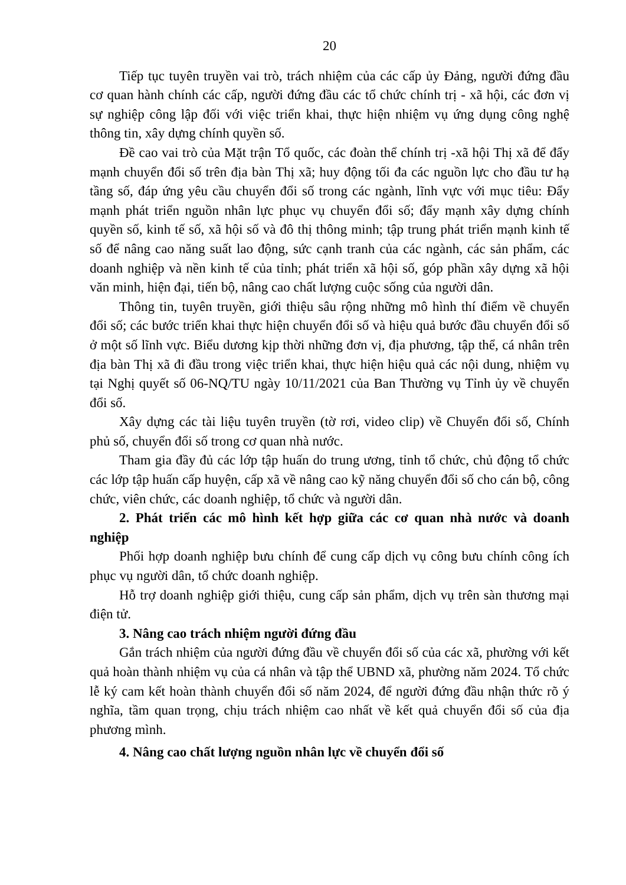20
Tiếp tục tuyên truyền vai trò, trách nhiệm của các cấp ủy Đảng, người đứng đầu cơ quan hành chính các cấp, người đứng đầu các tổ chức chính trị - xã hội, các đơn vị sự nghiệp công lập đối với việc triển khai, thực hiện nhiệm vụ ứng dụng công nghệ thông tin, xây dựng chính quyền số.
Đề cao vai trò của Mặt trận Tổ quốc, các đoàn thể chính trị -xã hội Thị xã để đẩy mạnh chuyển đổi số trên địa bàn Thị xã; huy động tối đa các nguồn lực cho đầu tư hạ tầng số, đáp ứng yêu cầu chuyển đổi số trong các ngành, lĩnh vực với mục tiêu: Đẩy mạnh phát triển nguồn nhân lực phục vụ chuyển đổi số; đẩy mạnh xây dựng chính quyền số, kinh tế số, xã hội số và đô thị thông minh; tập trung phát triển mạnh kinh tế số để nâng cao năng suất lao động, sức cạnh tranh của các ngành, các sản phẩm, các doanh nghiệp và nền kinh tế của tỉnh; phát triển xã hội số, góp phần xây dựng xã hội văn minh, hiện đại, tiến bộ, nâng cao chất lượng cuộc sống của người dân.
Thông tin, tuyên truyền, giới thiệu sâu rộng những mô hình thí điểm về chuyển đổi số; các bước triển khai thực hiện chuyển đổi số và hiệu quả bước đầu chuyển đổi số ở một số lĩnh vực. Biểu dương kịp thời những đơn vị, địa phương, tập thể, cá nhân trên địa bàn Thị xã đi đầu trong việc triển khai, thực hiện hiệu quả các nội dung, nhiệm vụ tại Nghị quyết số 06-NQ/TU ngày 10/11/2021 của Ban Thường vụ Tỉnh ủy về chuyển đổi số.
Xây dựng các tài liệu tuyên truyền (tờ rơi, video clip) về Chuyển đổi số, Chính phủ số, chuyển đổi số trong cơ quan nhà nước.
Tham gia đầy đủ các lớp tập huấn do trung ương, tỉnh tổ chức, chủ động tổ chức các lớp tập huấn cấp huyện, cấp xã về nâng cao kỹ năng chuyển đổi số cho cán bộ, công chức, viên chức, các doanh nghiệp, tổ chức và người dân.
2. Phát triển các mô hình kết hợp giữa các cơ quan nhà nước và doanh nghiệp
Phối hợp doanh nghiệp bưu chính để cung cấp dịch vụ công bưu chính công ích phục vụ người dân, tổ chức doanh nghiệp.
Hỗ trợ doanh nghiệp giới thiệu, cung cấp sản phẩm, dịch vụ trên sàn thương mại điện tử.
3. Nâng cao trách nhiệm người đứng đầu
Gắn trách nhiệm của người đứng đầu về chuyển đổi số của các xã, phường với kết quả hoàn thành nhiệm vụ của cá nhân và tập thể UBND xã, phường năm 2024. Tổ chức lễ ký cam kết hoàn thành chuyển đổi số năm 2024, để người đứng đầu nhận thức rõ ý nghĩa, tầm quan trọng, chịu trách nhiệm cao nhất về kết quả chuyển đổi số của địa phương mình.
4. Nâng cao chất lượng nguồn nhân lực về chuyển đổi số